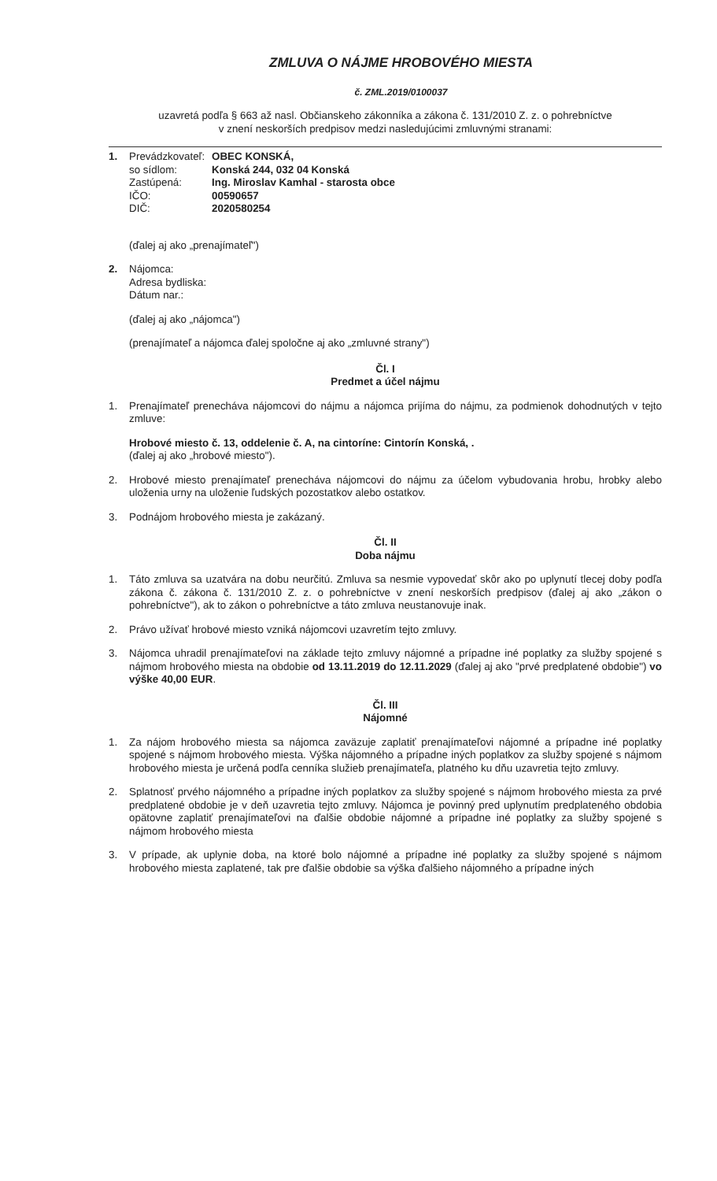ZMLUVA O NÁJME HROBOVÉHO MIESTA
č. ZML.2019/0100037
uzavretá podľa § 663 až nasl. Občianskeho zákonníka a zákona č. 131/2010 Z. z. o pohrebníctve
v znení neskorších predpisov medzi nasledujúcimi zmluvnými stranami:
1. Prevádzkovateľ: OBEC KONSKÁ,
so sídlom: Konská 244, 032 04 Konská
Zastúpená: Ing. Miroslav Kamhal - starosta obce
IČO: 00590657
DIČ: 2020580254
(ďalej aj ako „prenajímateľ")
2. Nájomca:
Adresa bydliska:
Dátum nar.:
(ďalej aj ako „nájomca")
(prenajímateľ a nájomca ďalej spoločne aj ako „zmluvné strany")
Čl. I
Predmet a účel nájmu
1. Prenajímateľ prenecháva nájomcovi do nájmu a nájomca prijíma do nájmu, za podmienok dohodnutých v tejto zmluve:
Hrobové miesto č. 13, oddelenie č. A, na cintoríne: Cintorín Konská, .
(ďalej aj ako „hrobové miesto").
2. Hrobové miesto prenajímateľ prenecháva nájomcovi do nájmu za účelom vybudovania hrobu, hrobky alebo uloženia urny na uloženie ľudských pozostatkov alebo ostatkov.
3. Podnájom hrobového miesta je zakázaný.
Čl. II
Doba nájmu
1. Táto zmluva sa uzatvára na dobu neurčitú. Zmluva sa nesmie vypovedať skôr ako po uplynutí tlecej doby podľa zákona č. zákona č. 131/2010 Z. z. o pohrebníctve v znení neskorších predpisov (ďalej aj ako „zákon o pohrebníctve"), ak to zákon o pohrebníctve a táto zmluva neustanovuje inak.
2. Právo užívať hrobové miesto vzniká nájomcovi uzavretím tejto zmluvy.
3. Nájomca uhradil prenajímateľovi na základe tejto zmluvy nájomné a prípadne iné poplatky za služby spojené s nájmom hrobového miesta na obdobie od 13.11.2019 do 12.11.2029 (ďalej aj ako "prvé predplatené obdobie") vo výške 40,00 EUR.
Čl. III
Nájomné
1. Za nájom hrobového miesta sa nájomca zaväzuje zaplatiť prenajímateľovi nájomné a prípadne iné poplatky spojené s nájmom hrobového miesta. Výška nájomného a prípadne iných poplatkov za služby spojené s nájmom hrobového miesta je určená podľa cenníka služieb prenajímateľa, platného ku dňu uzavretia tejto zmluvy.
2. Splatnosť prvého nájomného a prípadne iných poplatkov za služby spojené s nájmom hrobového miesta za prvé predplatené obdobie je v deň uzavretia tejto zmluvy. Nájomca je povinný pred uplynutím predplateného obdobia opätovne zaplatiť prenajímateľovi na ďalšie obdobie nájomné a prípadne iné poplatky za služby spojené s nájmom hrobového miesta
3. V prípade, ak uplynie doba, na ktoré bolo nájomné a prípadne iné poplatky za služby spojené s nájmom hrobového miesta zaplatené, tak pre ďalšie obdobie sa výška ďalšieho nájomného a prípadne iných